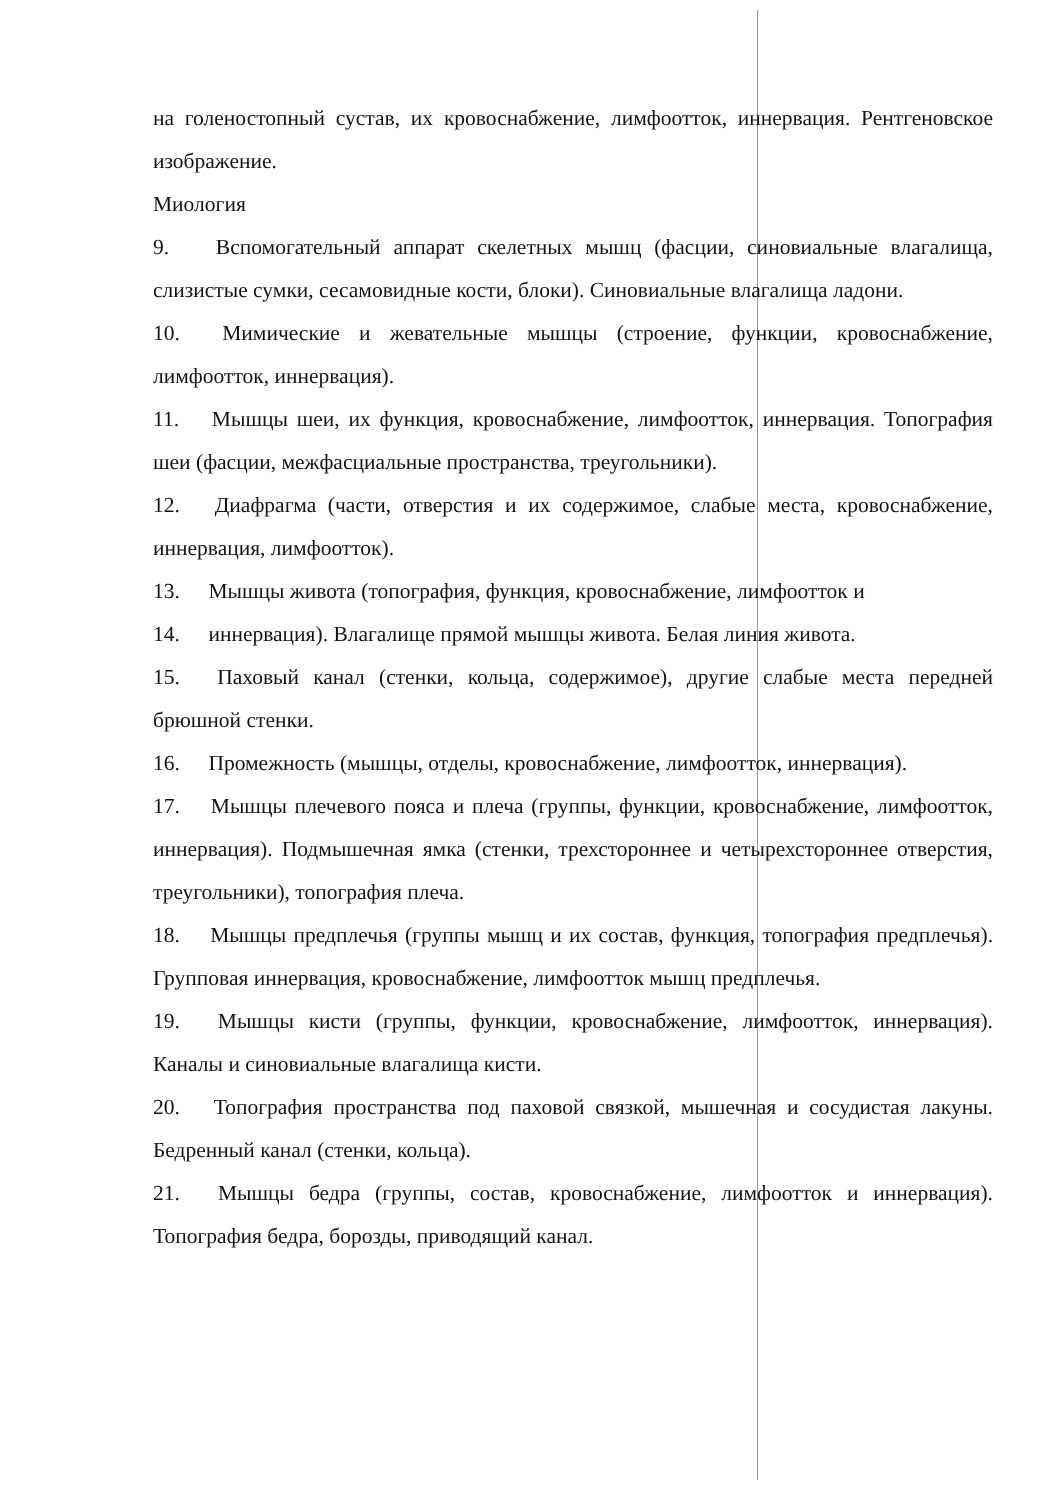на голеностопный сустав, их кровоснабжение, лимфоотток, иннервация. Рентгеновское изображение.
Миология
9. Вспомогательный аппарат скелетных мышц (фасции, синовиальные влагалища, слизистые сумки, сесамовидные кости, блоки). Синовиальные влагалища ладони.
10. Мимические и жевательные мышцы (строение, функции, кровоснабжение, лимфоотток, иннервация).
11. Мышцы шеи, их функция, кровоснабжение, лимфоотток, иннервация. Топография шеи (фасции, межфасциальные пространства, треугольники).
12. Диафрагма (части, отверстия и их содержимое, слабые места, кровоснабжение, иннервация, лимфоотток).
13. Мышцы живота (топография, функция, кровоснабжение, лимфоотток и
14. иннервация). Влагалище прямой мышцы живота. Белая линия живота.
15. Паховый канал (стенки, кольца, содержимое), другие слабые места передней брюшной стенки.
16. Промежность (мышцы, отделы, кровоснабжение, лимфоотток, иннервация).
17. Мышцы плечевого пояса и плеча (группы, функции, кровоснабжение, лимфоотток, иннервация). Подмышечная ямка (стенки, трехстороннее и четырехстороннее отверстия, треугольники), топография плеча.
18. Мышцы предплечья (группы мышц и их состав, функция, топография предплечья). Групповая иннервация, кровоснабжение, лимфоотток мышц предплечья.
19. Мышцы кисти (группы, функции, кровоснабжение, лимфоотток, иннервация). Каналы и синовиальные влагалища кисти.
20. Топография пространства под паховой связкой, мышечная и сосудистая лакуны. Бедренный канал (стенки, кольца).
21. Мышцы бедра (группы, состав, кровоснабжение, лимфоотток и иннервация). Топография бедра, борозды, приводящий канал.